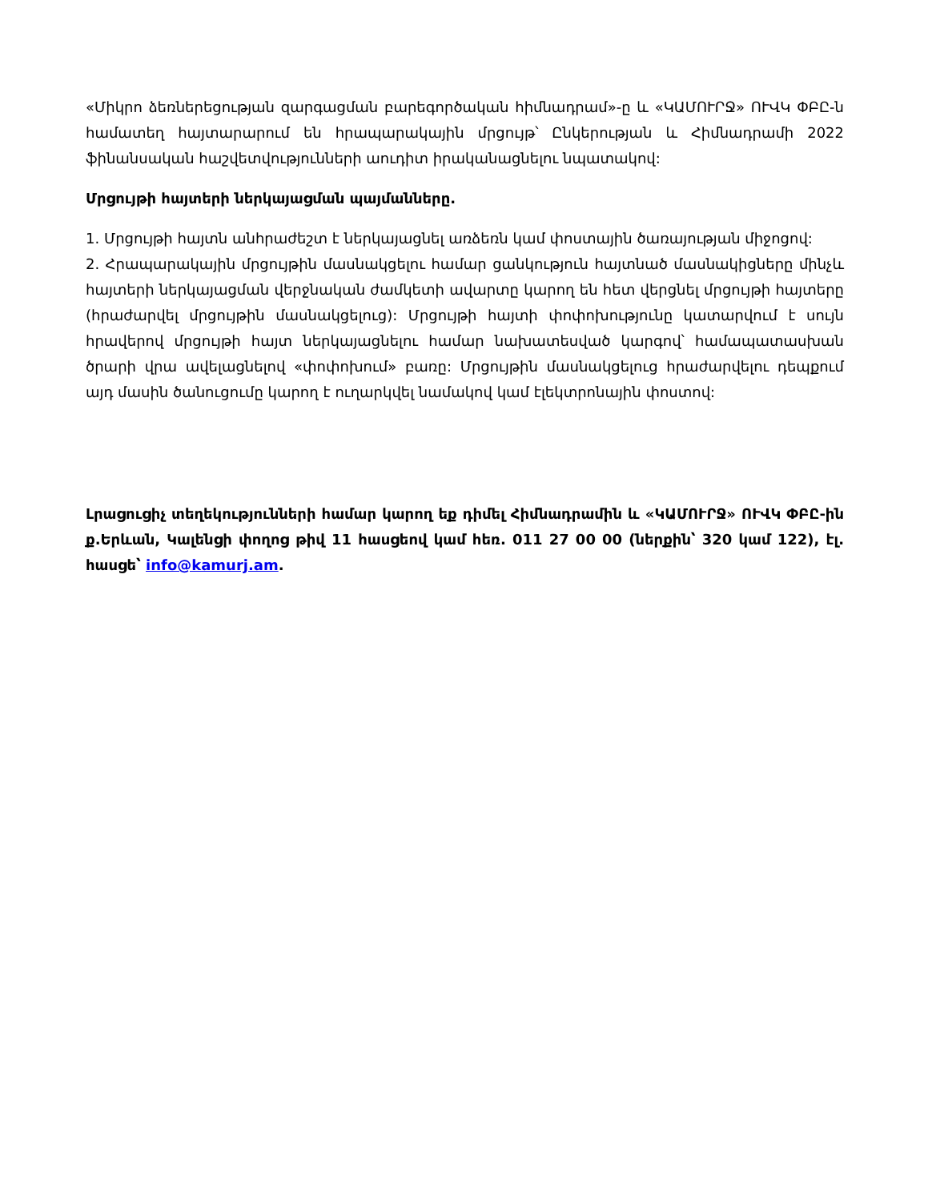«Միկրո ձեռներեցության զարգացման բարեգործական հիմնադրամ»-ը և «ԿԱՄՈՒՐՋ» ՈՒՎԿ ՓԲԸ-ն համատեղ հայտարարում են հրապարակային մրցույթ՝ Ընկերության և Հիմնադրամի 2022 ֆինանսական հաշվետվությունների աուդիտ իրականացնելու նպատակով:
Մրցույթի հայտերի ներկայացման պայմանները.
1. Մրցույթի հայտն անհրաժեշտ է ներկայացնել առձեռն կամ փոստային ծառայության միջոցով:
2. Հրապարակային մրցույթին մասնակցելու համար ցանկություն հայտնած մասնակիցները մինչև հայտերի ներկայացման վերջնական ժամկետի ավարտը կարող են հետ վերցնել մրցույթի հայտերը (հրաժարվել մրցույթին մասնակցելուց): Մրցույթի հայտի փոփոխությունը կատարվում է սույն հրավերով մրցույթի հայտ ներկայացնելու համար նախատեսված կարգով՝ համապատասխան ծրարի վրա ավելացնելով «փոփոխում» բառը: Մրցույթին մասնակցելուց հրաժարվելու դեպքում այդ մասին ծանուցումը կարող է ուղարկվել նամակով կամ էլեկտրոնային փոստով:
Լրացուցիչ տեղեկությունների համար կարող եք դիմել Հիմնադրամին և «ԿԱՄՈՒՐՋ» ՈՒՎԿ ՓԲԸ-ին ք.Երևան, Կալենցի փողոց թիվ 11 հասցեով կամ հեռ. 011 27 00 00 (ներքին՝ 320 կամ 122), էլ. հասցե՝ info@kamurj.am.